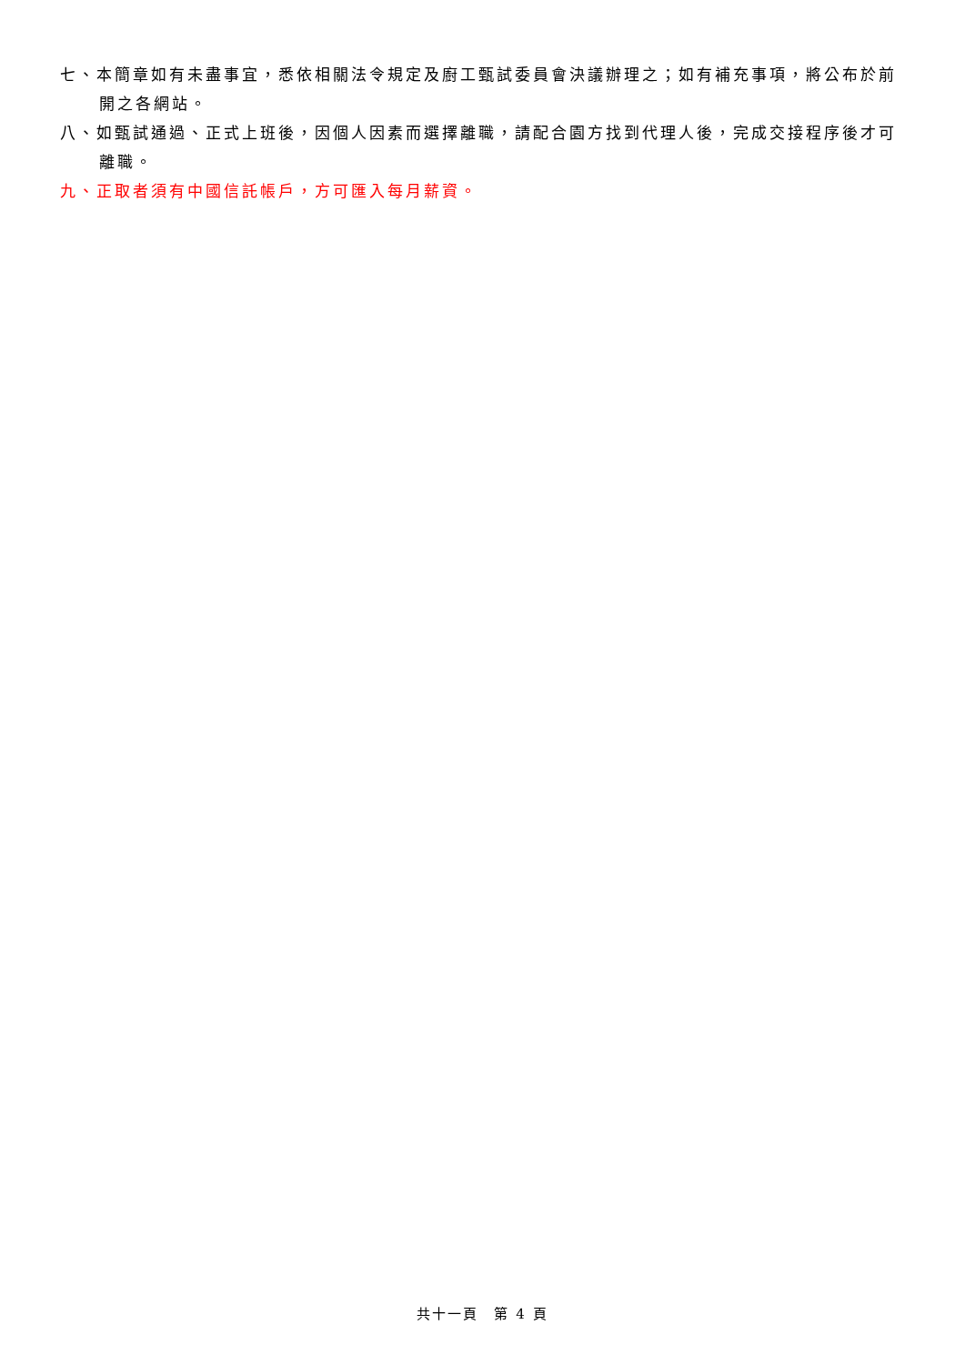七、本簡章如有未盡事宜，悉依相關法令規定及廚工甄試委員會決議辦理之；如有補充事項，將公布於前開之各網站。
八、如甄試通過、正式上班後，因個人因素而選擇離職，請配合園方找到代理人後，完成交接程序後才可離職。
九、正取者須有中國信託帳戶，方可匯入每月薪資。
共十一頁　第 4 頁